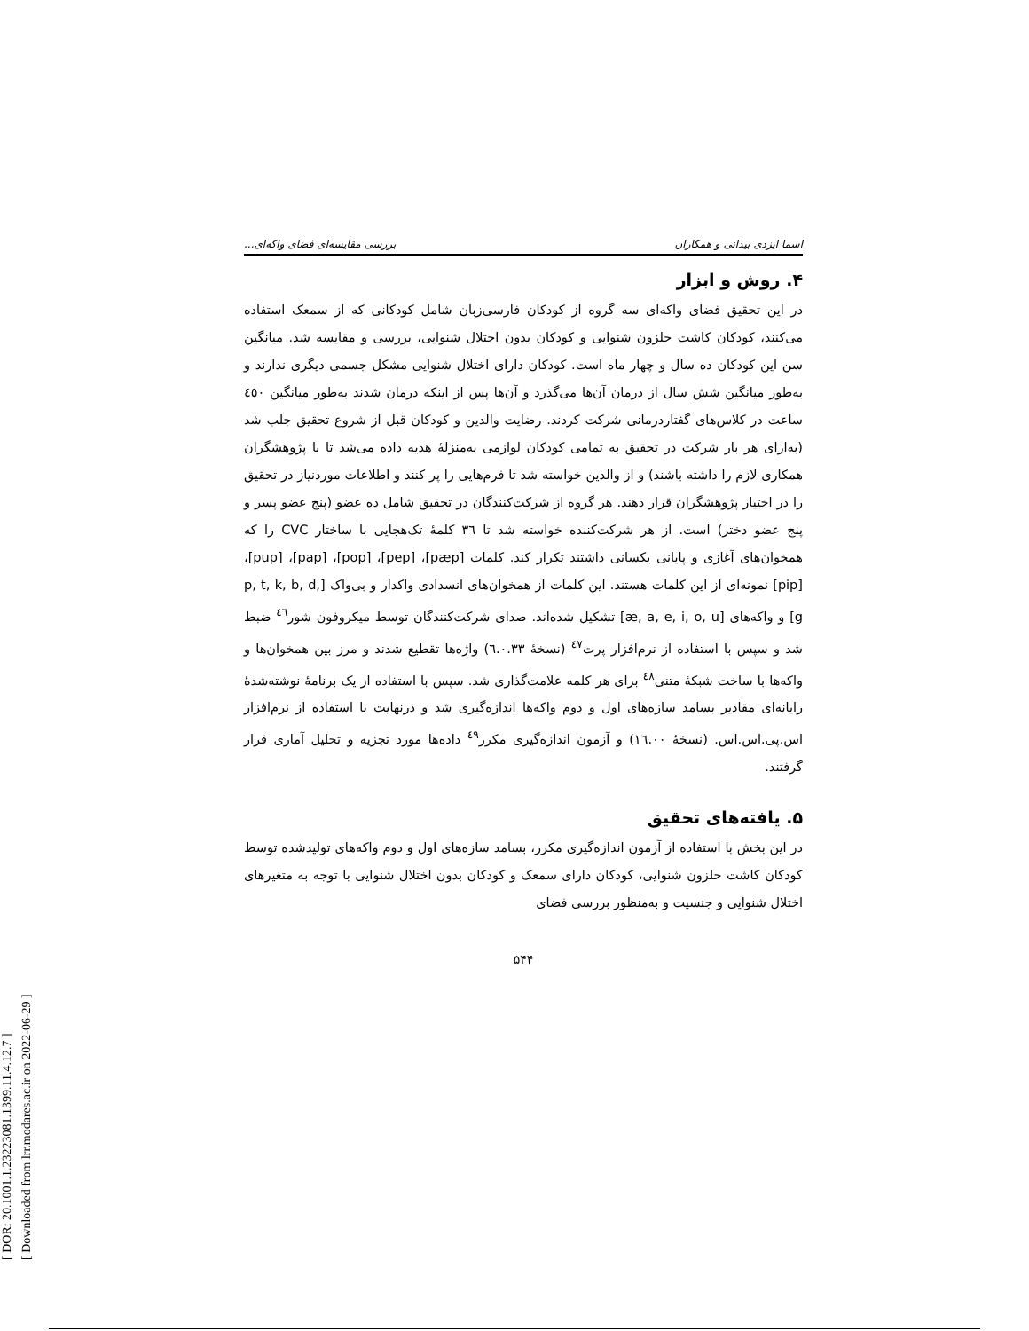[ DOR: 20.1001.1.23223081.1399.11.4.12.7 ]
[ Downloaded from lrr.modares.ac.ir on 2022-06-29 ]
اسما ایزدی بیدانی و همکاران بررسی مقایسه‌ای فضای واکه‌ای...
۴. روش و ابزار
در این تحقیق فضای واکه‌ای سه گروه از کودکان فارسی‌زبان شامل کودکانی که از سمعک استفاده می‌کنند، کودکان کاشت حلزون شنوایی و کودکان بدون اختلال شنوایی، بررسی و مقایسه شد. میانگین سن این کودکان ده سال و چهار ماه است. کودکان دارای اختلال شنوایی مشکل جسمی دیگری ندارند و به‌طور میانگین شش سال از درمان آن‌ها می‌گذرد و آن‌ها پس از اینکه درمان شدند به‌طور میانگین ٤٥٠ ساعت در کلاس‌های گفتاردرمانی شرکت کردند. رضایت والدین و کودکان قبل از شروع تحقیق جلب شد (به‌ازای هر بار شرکت در تحقیق به تمامی کودکان لوازمی به‌منزلهٔ هدیه داده می‌شد تا با پژوهشگران همکاری لازم را داشته باشند) و از والدین خواسته شد تا فرم‌هایی را پر کنند و اطلاعات موردنیاز در تحقیق را در اختیار پژوهشگران قرار دهند. هر گروه از شرکت‌کنندگان در تحقیق شامل ده عضو (پنج عضو پسر و پنج عضو دختر) است. از هر شرکت‌کننده خواسته شد تا ٣٦ کلمهٔ تک‌هجایی با ساختار CVC را که همخوان‌های آغازی و پایانی یکسانی داشتند تکرار کند. کلمات [pæp]، [pep]، [pop]، [pap]، [pup]، [pip] نمونه‌ای از این کلمات هستند. این کلمات از همخوان‌های انسدادی واکدار و بی‌واک [p, t, k, b, d, g] و واکه‌های [æ, a, e, i, o, u] تشکیل شده‌اند. صدای شرکت‌کنندگان توسط میکروفون شور<sup>٤٦</sup> ضبط شد و سپس با استفاده از نرم‌افزار پرت<sup>٤٧</sup> (نسخهٔ ٦.٠.٣٣) واژه‌ها تقطیع شدند و مرز بین همخوان‌ها و واکه‌ها با ساخت شبکهٔ متنی<sup>٤٨</sup> برای هر کلمه علامت‌گذاری شد. سپس با استفاده از یک برنامهٔ نوشته‌شدهٔ رایانه‌ای مقادیر بسامد سازه‌های اول و دوم واکه‌ها اندازه‌گیری شد و درنهایت با استفاده از نرم‌افزار اس.پی.اس.اس. (نسخهٔ ١٦.٠٠) و آزمون اندازه‌گیری مکرر<sup>٤٩</sup> داده‌ها مورد تجزیه و تحلیل آماری قرار گرفتند.
۵. یافته‌های تحقیق
در این بخش با استفاده از آزمون اندازه‌گیری مکرر، بسامد سازه‌های اول و دوم واکه‌های تولیدشده توسط کودکان کاشت حلزون شنوایی، کودکان دارای سمعک و کودکان بدون اختلال شنوایی با توجه به متغیرهای اختلال شنوایی و جنسیت و به‌منظور بررسی فضای
۵۴۴